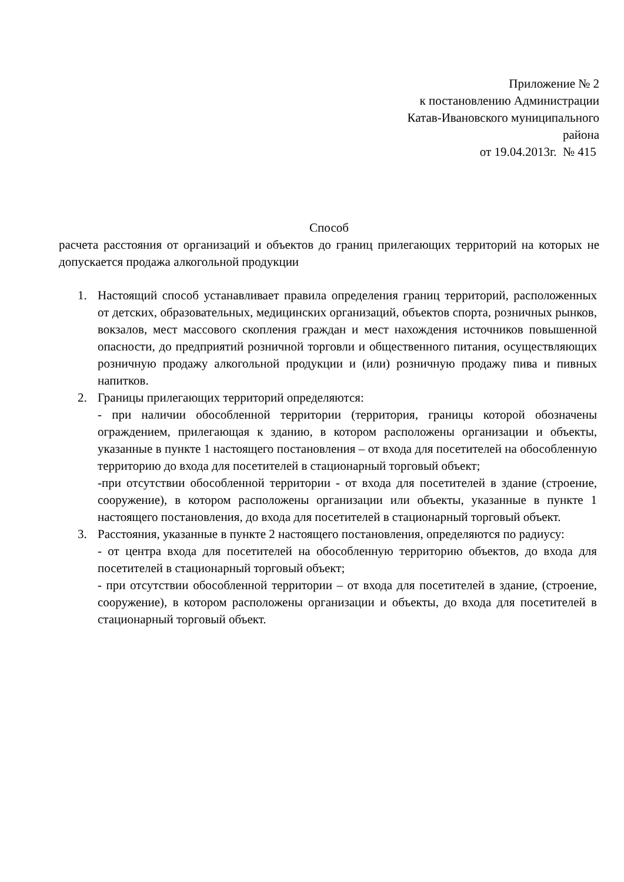Приложение № 2
к постановлению Администрации
Катав-Ивановского муниципального
района
от 19.04.2013г. № 415
Способ
расчета расстояния от организаций и объектов до границ прилегающих территорий на которых не допускается продажа алкогольной продукции
1. Настоящий способ устанавливает правила определения границ территорий, расположенных от детских, образовательных, медицинских организаций, объектов спорта, розничных рынков, вокзалов, мест массового скопления граждан и мест нахождения источников повышенной опасности, до предприятий розничной торговли и общественного питания, осуществляющих розничную продажу алкогольной продукции и (или) розничную продажу пива и пивных напитков.
2. Границы прилегающих территорий определяются:
- при наличии обособленной территории (территория, границы которой обозначены ограждением, прилегающая к зданию, в котором расположены организации и объекты, указанные в пункте 1 настоящего постановления – от входа для посетителей на обособленную территорию до входа для посетителей в стационарный торговый объект;
-при отсутствии обособленной территории - от входа для посетителей в здание (строение, сооружение), в котором расположены организации или объекты, указанные в пункте 1 настоящего постановления, до входа для посетителей в стационарный торговый объект.
3. Расстояния, указанные в пункте 2 настоящего постановления, определяются по радиусу:
- от центра входа для посетителей на обособленную территорию объектов, до входа для посетителей в стационарный торговый объект;
- при отсутствии обособленной территории – от входа для посетителей в здание, (строение, сооружение), в котором расположены организации и объекты, до входа для посетителей в стационарный торговый объект.